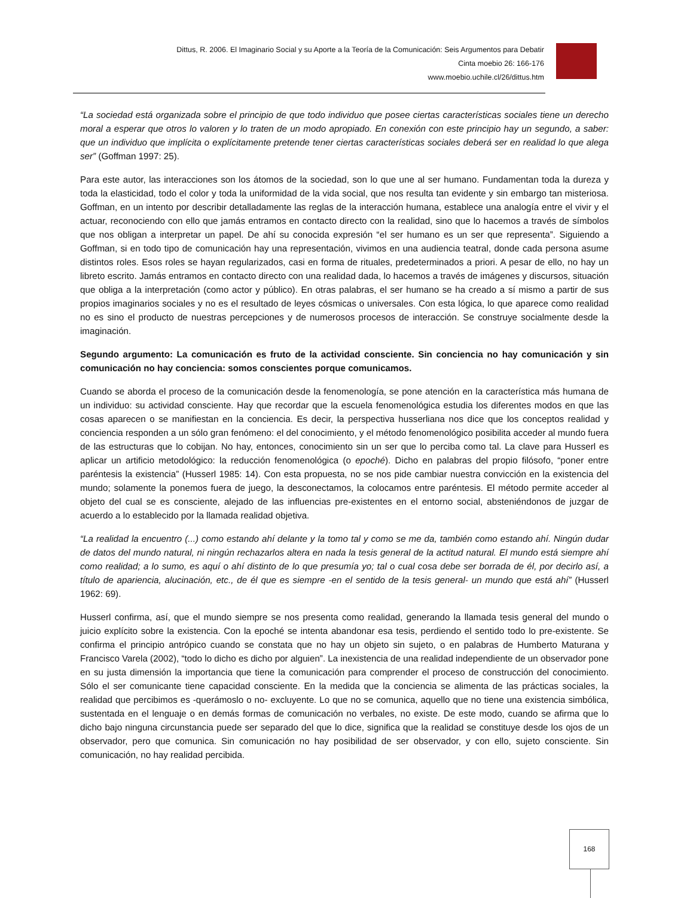Dittus, R. 2006. El Imaginario Social y su Aporte a la Teoría de la Comunicación: Seis Argumentos para Debatir
Cinta moebio 26: 166-176
www.moebio.uchile.cl/26/dittus.htm
“La sociedad está organizada sobre el principio de que todo individuo que posee ciertas características sociales tiene un derecho moral a esperar que otros lo valoren y lo traten de un modo apropiado. En conexión con este principio hay un segundo, a saber: que un individuo que implícita o explícitamente pretende tener ciertas características sociales deberá ser en realidad lo que alega ser” (Goffman 1997: 25).
Para este autor, las interacciones son los átomos de la sociedad, son lo que une al ser humano. Fundamentan toda la dureza y toda la elasticidad, todo el color y toda la uniformidad de la vida social, que nos resulta tan evidente y sin embargo tan misteriosa. Goffman, en un intento por describir detalladamente las reglas de la interacción humana, establece una analogía entre el vivir y el actuar, reconociendo con ello que jamás entramos en contacto directo con la realidad, sino que lo hacemos a través de símbolos que nos obligan a interpretar un papel. De ahí su conocida expresión “el ser humano es un ser que representa”. Siguiendo a Goffman, si en todo tipo de comunicación hay una representación, vivimos en una audiencia teatral, donde cada persona asume distintos roles. Esos roles se hayan regularizados, casi en forma de rituales, predeterminados a priori. A pesar de ello, no hay un libreto escrito. Jamás entramos en contacto directo con una realidad dada, lo hacemos a través de imágenes y discursos, situación que obliga a la interpretación (como actor y público). En otras palabras, el ser humano se ha creado a sí mismo a partir de sus propios imaginarios sociales y no es el resultado de leyes cósmicas o universales. Con esta lógica, lo que aparece como realidad no es sino el producto de nuestras percepciones y de numerosos procesos de interacción. Se construye socialmente desde la imaginación.
Segundo argumento: La comunicación es fruto de la actividad consciente. Sin conciencia no hay comunicación y sin comunicación no hay conciencia: somos conscientes porque comunicamos.
Cuando se aborda el proceso de la comunicación desde la fenomenología, se pone atención en la característica más humana de un individuo: su actividad consciente. Hay que recordar que la escuela fenomenológica estudia los diferentes modos en que las cosas aparecen o se manifiestan en la conciencia. Es decir, la perspectiva husserliana nos dice que los conceptos realidad y conciencia responden a un sólo gran fenómeno: el del conocimiento, y el método fenomenológico posibilita acceder al mundo fuera de las estructuras que lo cobijan. No hay, entonces, conocimiento sin un ser que lo perciba como tal. La clave para Husserl es aplicar un artificio metodológico: la reducción fenomenológica (o epoché). Dicho en palabras del propio filósofo, “poner entre paréntesis la existencia” (Husserl 1985: 14). Con esta propuesta, no se nos pide cambiar nuestra convicción en la existencia del mundo; solamente la ponemos fuera de juego, la desconectamos, la colocamos entre paréntesis. El método permite acceder al objeto del cual se es consciente, alejado de las influencias pre-existentes en el entorno social, absteniéndonos de juzgar de acuerdo a lo establecido por la llamada realidad objetiva.
“La realidad la encuentro (...) como estando ahí delante y la tomo tal y como se me da, también como estando ahí. Ningún dudar de datos del mundo natural, ni ningún rechazarlos altera en nada la tesis general de la actitud natural. El mundo está siempre ahí como realidad; a lo sumo, es aquí o ahí distinto de lo que presumía yo; tal o cual cosa debe ser borrada de él, por decirlo así, a título de apariencia, alucinación, etc., de él que es siempre -en el sentido de la tesis general- un mundo que está ahí” (Husserl 1962: 69).
Husserl confirma, así, que el mundo siempre se nos presenta como realidad, generando la llamada tesis general del mundo o juicio explícito sobre la existencia. Con la epoché se intenta abandonar esa tesis, perdiendo el sentido todo lo pre-existente. Se confirma el principio antrópico cuando se constata que no hay un objeto sin sujeto, o en palabras de Humberto Maturana y Francisco Varela (2002), “todo lo dicho es dicho por alguien”. La inexistencia de una realidad independiente de un observador pone en su justa dimensión la importancia que tiene la comunicación para comprender el proceso de construcción del conocimiento. Sólo el ser comunicante tiene capacidad consciente. En la medida que la conciencia se alimenta de las prácticas sociales, la realidad que percibimos es -querámoslo o no- excluyente. Lo que no se comunica, aquello que no tiene una existencia simbólica, sustentada en el lenguaje o en demás formas de comunicación no verbales, no existe. De este modo, cuando se afirma que lo dicho bajo ninguna circunstancia puede ser separado del que lo dice, significa que la realidad se constituye desde los ojos de un observador, pero que comunica. Sin comunicación no hay posibilidad de ser observador, y con ello, sujeto consciente. Sin comunicación, no hay realidad percibida.
168